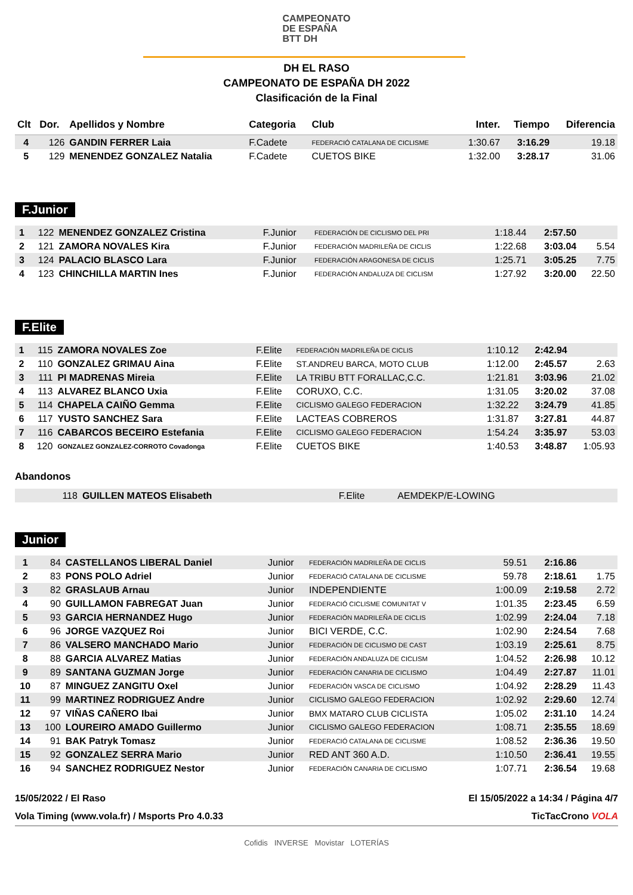CAMPEONATO
DE ESPAÑA
BTT DH
DH EL RASO
CAMPEONATO DE ESPAÑA DH 2022
Clasificación de la Final
| Clt | Dor. | Apellidos y Nombre | Categoria | Club | Inter. | Tiempo | Diferencia |
| --- | --- | --- | --- | --- | --- | --- | --- |
| 4 | 126 | GANDIN FERRER Laia | F.Cadete | FEDERACIÓ CATALANA DE CICLISME | 1:30.67 | 3:16.29 | 19.18 |
| 5 | 129 | MENENDEZ GONZALEZ Natalia | F.Cadete | CUETOS BIKE | 1:32.00 | 3:28.17 | 31.06 |
F.Junior
| 1 | 122 | MENENDEZ GONZALEZ Cristina | F.Junior | FEDERACIÓN DE CICLISMO DEL PRI | 1:18.44 | 2:57.50 | |
| 2 | 121 | ZAMORA NOVALES Kira | F.Junior | FEDERACIÓN MADRILEÑA DE CICLIS | 1:22.68 | 3:03.04 | 5.54 |
| 3 | 124 | PALACIO BLASCO Lara | F.Junior | FEDERACIÓN ARAGONESA DE CICLIS | 1:25.71 | 3:05.25 | 7.75 |
| 4 | 123 | CHINCHILLA MARTIN Ines | F.Junior | FEDERACIÓN ANDALUZA DE CICLISM | 1:27.92 | 3:20.00 | 22.50 |
F.Elite
| 1 | 115 | ZAMORA NOVALES Zoe | F.Elite | FEDERACIÓN MADRILEÑA DE CICLIS | 1:10.12 | 2:42.94 | |
| 2 | 110 | GONZALEZ GRIMAU Aina | F.Elite | ST.ANDREU BARCA, MOTO CLUB | 1:12.00 | 2:45.57 | 2.63 |
| 3 | 111 | PI MADRENAS Mireia | F.Elite | LA TRIBU BTT FORALLAC,C.C. | 1:21.81 | 3:03.96 | 21.02 |
| 4 | 113 | ALVAREZ BLANCO Uxia | F.Elite | CORUXO, C.C. | 1:31.05 | 3:20.02 | 37.08 |
| 5 | 114 | CHAPELA CAIÑO Gemma | F.Elite | CICLISMO GALEGO FEDERACION | 1:32.22 | 3:24.79 | 41.85 |
| 6 | 117 | YUSTO SANCHEZ Sara | F.Elite | LACTEAS COBREROS | 1:31.87 | 3:27.81 | 44.87 |
| 7 | 116 | CABARCOS BECEIRO Estefania | F.Elite | CICLISMO GALEGO FEDERACION | 1:54.24 | 3:35.97 | 53.03 |
| 8 | 120 | GONZALEZ GONZALEZ-CORROTO Covadonga | F.Elite | CUETOS BIKE | 1:40.53 | 3:48.87 | 1:05.93 |
Abandonos
| | 118 | GUILLEN MATEOS Elisabeth | F.Elite | AEMDEKP/E-LOWING | | | |
Junior
| 1 | 84 | CASTELLANOS LIBERAL Daniel | Junior | FEDERACIÓN MADRILEÑA DE CICLIS | 59.51 | 2:16.86 | |
| 2 | 83 | PONS POLO Adriel | Junior | FEDERACIÓ CATALANA DE CICLISME | 59.78 | 2:18.61 | 1.75 |
| 3 | 82 | GRASLAUB Arnau | Junior | INDEPENDIENTE | 1:00.09 | 2:19.58 | 2.72 |
| 4 | 90 | GUILLAMON FABREGAT Juan | Junior | FEDERACIÓ CICLISME COMUNITAT V | 1:01.35 | 2:23.45 | 6.59 |
| 5 | 93 | GARCIA HERNANDEZ Hugo | Junior | FEDERACIÓN MADRILEÑA DE CICLIS | 1:02.99 | 2:24.04 | 7.18 |
| 6 | 96 | JORGE VAZQUEZ Roi | Junior | BICI VERDE, C.C. | 1:02.90 | 2:24.54 | 7.68 |
| 7 | 86 | VALSERO MANCHADO Mario | Junior | FEDERACIÓN DE CICLISMO DE CAST | 1:03.19 | 2:25.61 | 8.75 |
| 8 | 88 | GARCIA ALVAREZ Matias | Junior | FEDERACIÓN ANDALUZA DE CICLISM | 1:04.52 | 2:26.98 | 10.12 |
| 9 | 89 | SANTANA GUZMAN Jorge | Junior | FEDERACIÓN CANARIA DE CICLISMO | 1:04.49 | 2:27.87 | 11.01 |
| 10 | 87 | MINGUEZ ZANGITU Oxel | Junior | FEDERACIÓN VASCA DE CICLISMO | 1:04.92 | 2:28.29 | 11.43 |
| 11 | 99 | MARTINEZ RODRIGUEZ Andre | Junior | CICLISMO GALEGO FEDERACION | 1:02.92 | 2:29.60 | 12.74 |
| 12 | 97 | VIÑAS CAÑERO Ibai | Junior | BMX MATARO CLUB CICLISTA | 1:05.02 | 2:31.10 | 14.24 |
| 13 | 100 | LOUREIRO AMADO Guillermo | Junior | CICLISMO GALEGO FEDERACION | 1:08.71 | 2:35.55 | 18.69 |
| 14 | 91 | BAK Patryk Tomasz | Junior | FEDERACIÓ CATALANA DE CICLISME | 1:08.52 | 2:36.36 | 19.50 |
| 15 | 92 | GONZALEZ SERRA Mario | Junior | RED ANT 360 A.D. | 1:10.50 | 2:36.41 | 19.55 |
| 16 | 94 | SANCHEZ RODRIGUEZ Nestor | Junior | FEDERACIÓN CANARIA DE CICLISMO | 1:07.71 | 2:36.54 | 19.68 |
15/05/2022 / El Raso El 15/05/2022 a 14:34 / Página 4/7
Vola Timing (www.vola.fr) / Msports Pro 4.0.33 TicTacCrono VOLA
Cofidis INVERSE Movistar LOTERÍAS